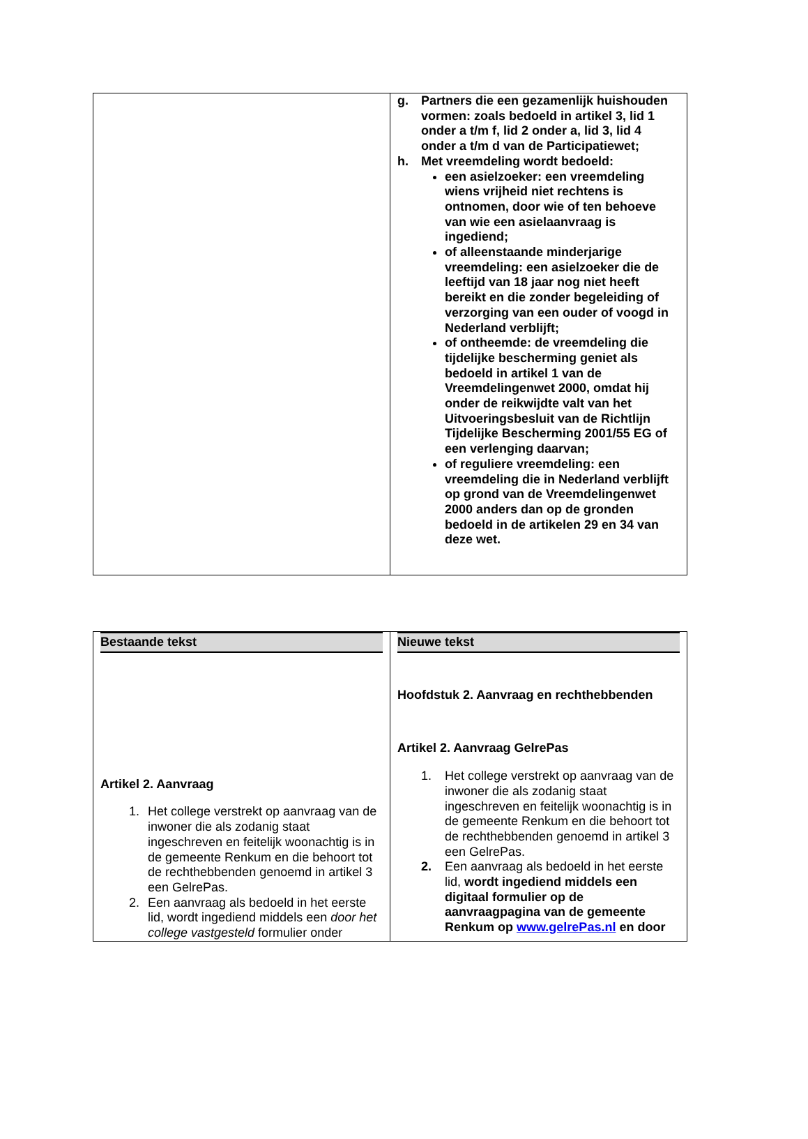| | g. Partners die een gezamenlijk huishouden vormen: zoals bedoeld in artikel 3, lid 1 onder a t/m f, lid 2 onder a, lid 3, lid 4 onder a t/m d van de Participatiewet; h. Met vreemdeling wordt bedoeld: een asielzoeker: een vreemdeling wiens vrijheid niet rechtens is ontnomen, door wie of ten behoeve van wie een asielaanvraag is ingediend; of alleenstaande minderjarige vreemdeling: een asielzoeker die de leeftijd van 18 jaar nog niet heeft bereikt en die zonder begeleiding of verzorging van een ouder of voogd in Nederland verblijft; of ontheemde: de vreemdeling die tijdelijke bescherming geniet als bedoeld in artikel 1 van de Vreemdelingenwet 2000, omdat hij onder de reikwijdte valt van het Uitvoeringsbesluit van de Richtlijn Tijdelijke Bescherming 2001/55 EG of een verlenging daarvan; of reguliere vreemdeling: een vreemdeling die in Nederland verblijft op grond van de Vreemdelingenwet 2000 anders dan op de gronden bedoeld in de artikelen 29 en 34 van deze wet. |
| Bestaande tekst Artikel 2. Aanvraag 1. Het college verstrekt op aanvraag van de inwoner die als zodanig staat ingeschreven en feitelijk woonachtig is in de gemeente Renkum en die behoort tot de rechthebbenden genoemd in artikel 3 een GelrePas. 2. Een aanvraag als bedoeld in het eerste lid, wordt ingediend middels een door het college vastgesteld formulier onder | Nieuwe tekst Hoofdstuk 2. Aanvraag en rechthebbenden Artikel 2. Aanvraag GelrePas 1. Het college verstrekt op aanvraag van de inwoner die als zodanig staat ingeschreven en feitelijk woonachtig is in de gemeente Renkum en die behoort tot de rechthebbenden genoemd in artikel 3 een GelrePas. 2. Een aanvraag als bedoeld in het eerste lid, wordt ingediend middels een digitaal formulier op de aanvraagpagina van de gemeente Renkum op www.gelrePas.nl en door |